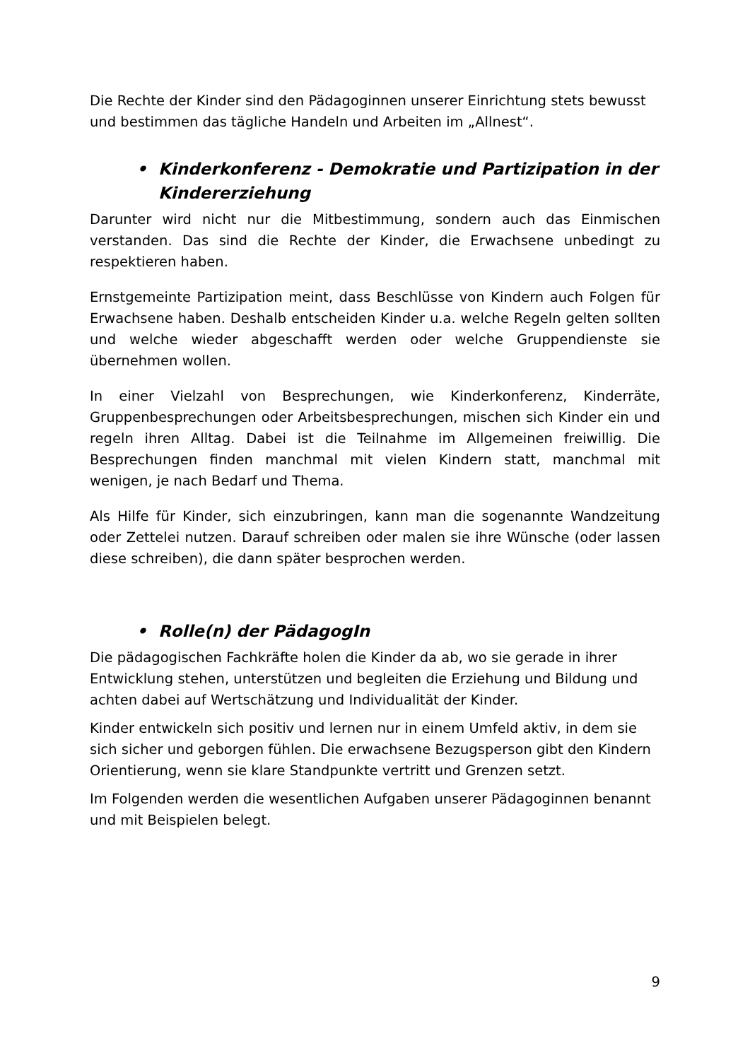Die Rechte der Kinder sind den Pädagoginnen unserer Einrichtung stets bewusst und bestimmen das tägliche Handeln und Arbeiten im „Allnest“.
• Kinderkonferenz - Demokratie und Partizipation in der Kindererziehung
Darunter wird nicht nur die Mitbestimmung, sondern auch das Einmischen verstanden. Das sind die Rechte der Kinder, die Erwachsene unbedingt zu respektieren haben.
Ernstgemeinte Partizipation meint, dass Beschlüsse von Kindern auch Folgen für Erwachsene haben. Deshalb entscheiden Kinder u.a. welche Regeln gelten sollten und welche wieder abgeschafft werden oder welche Gruppendienste sie übernehmen wollen.
In einer Vielzahl von Besprechungen, wie Kinderkonferenz, Kinderräte, Gruppenbesprechungen oder Arbeitsbesprechungen, mischen sich Kinder ein und regeln ihren Alltag. Dabei ist die Teilnahme im Allgemeinen freiwillig. Die Besprechungen finden manchmal mit vielen Kindern statt, manchmal mit wenigen, je nach Bedarf und Thema.
Als Hilfe für Kinder, sich einzubringen, kann man die sogenannte Wandzeitung oder Zettelei nutzen. Darauf schreiben oder malen sie ihre Wünsche (oder lassen diese schreiben), die dann später besprochen werden.
• Rolle(n) der PädagogIn
Die pädagogischen Fachkräfte holen die Kinder da ab, wo sie gerade in ihrer Entwicklung stehen, unterstützen und begleiten die Erziehung und Bildung und achten dabei auf Wertschätzung und Individualität der Kinder.
Kinder entwickeln sich positiv und lernen nur in einem Umfeld aktiv, in dem sie sich sicher und geborgen fühlen. Die erwachsene Bezugsperson gibt den Kindern Orientierung, wenn sie klare Standpunkte vertritt und Grenzen setzt.
Im Folgenden werden die wesentlichen Aufgaben unserer Pädagoginnen benannt und mit Beispielen belegt.
9